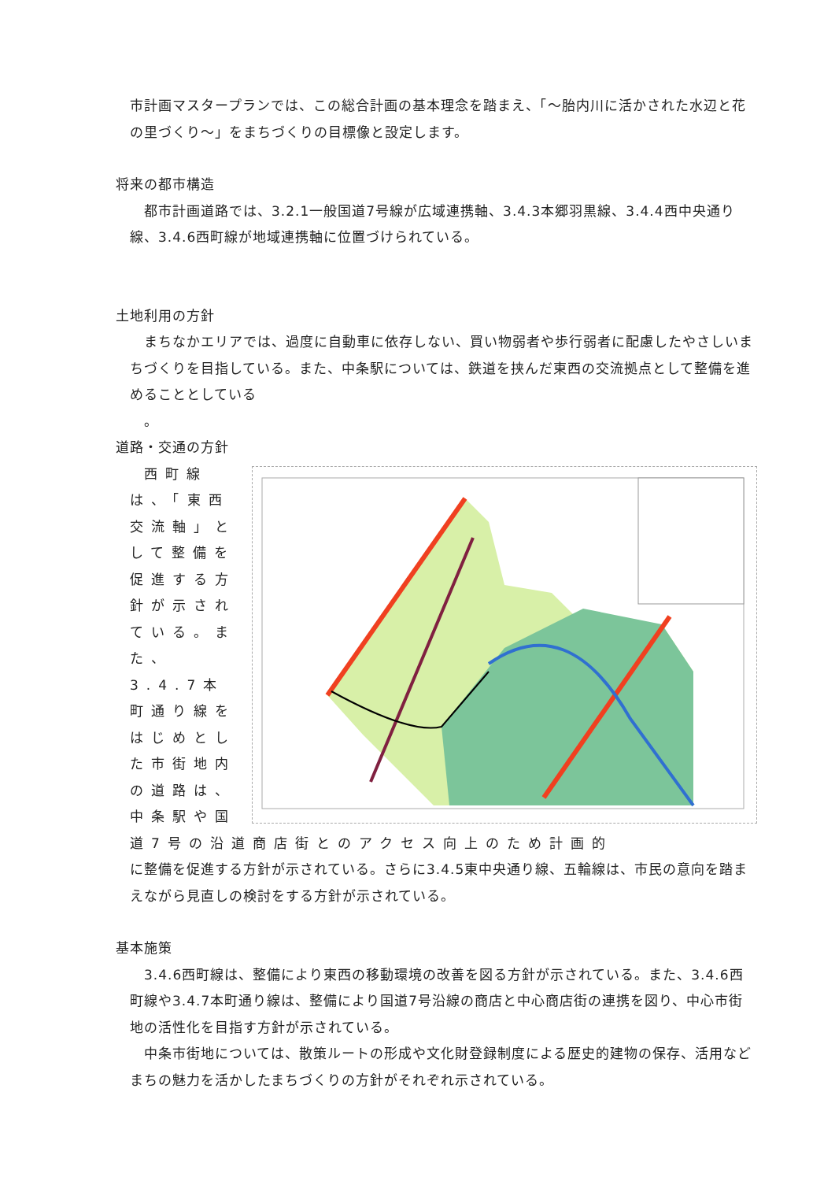市計画マスタープランでは、この総合計画の基本理念を踏まえ、「～胎内川に活かされた水辺と花の里づくり～」をまちづくりの目標像と設定します。
将来の都市構造
都市計画道路では、3.2.1一般国道7号線が広域連携軸、3.4.3本郷羽黒線、3.4.4西中央通り線、3.4.6西町線が地域連携軸に位置づけられている。
土地利用の方針
まちなかエリアでは、過度に自動車に依存しない、買い物弱者や歩行弱者に配慮したやさしいまちづくりを目指している。また、中条駅については、鉄道を挟んだ東西の交流拠点として整備を進めることとしている
。
道路・交通の方針
西町線は、「東西交流軸」として整備を促進する方針が示されている。また、3.4.7本町通り線をはじめとした市街地内の道路は、中条駅や国道7号の沿道商店街とのアクセス向上のため計画的
に整備を促進する方針が示されている。さらに3.4.5東中央通り線、五輪線は、市民の意向を踏まえながら見直しの検討をする方針が示されている。
基本施策
3.4.6西町線は、整備により東西の移動環境の改善を図る方針が示されている。また、3.4.6西町線や3.4.7本町通り線は、整備により国道7号沿線の商店と中心商店街の連携を図り、中心市街地の活性化を目指す方針が示されている。
中条市街地については、散策ルートの形成や文化財登録制度による歴史的建物の保存、活用などまちの魅力を活かしたまちづくりの方針がそれぞれ示されている。